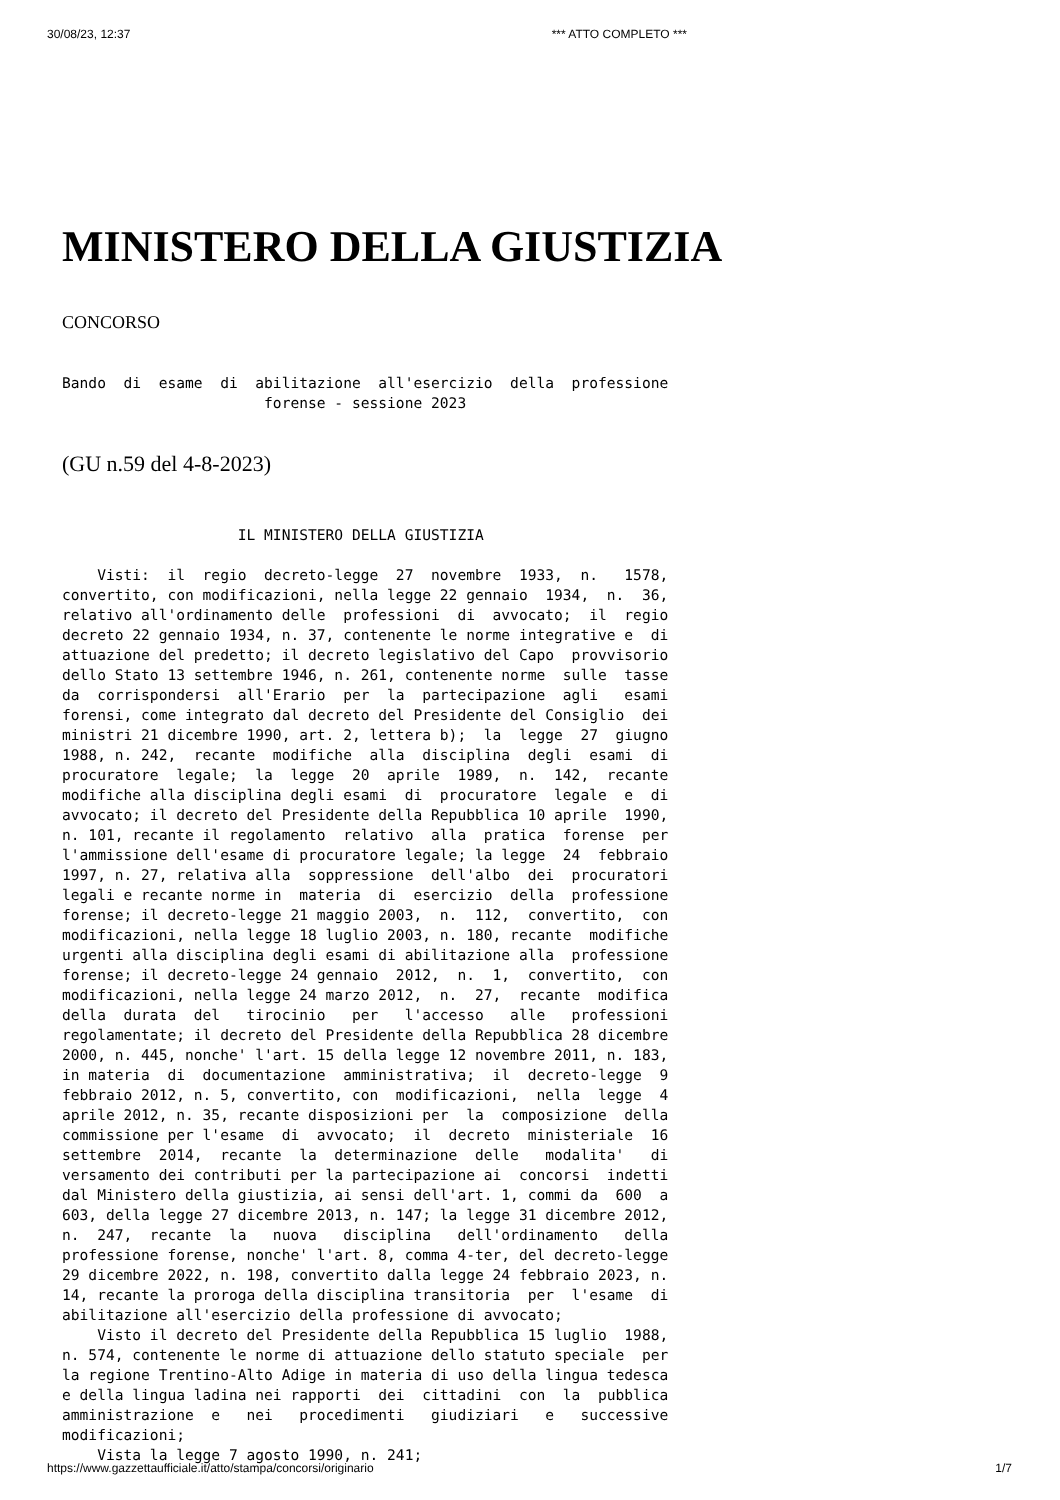30/08/23, 12:37 *** ATTO COMPLETO ***
MINISTERO DELLA GIUSTIZIA
CONCORSO
Bando  di  esame  di  abilitazione  all'esercizio  della  professione
                       forense - sessione 2023
(GU n.59 del 4-8-2023)
                    IL MINISTERO DELLA GIUSTIZIA

    Visti:  il  regio  decreto-legge  27  novembre  1933,  n.   1578,
convertito, con modificazioni, nella legge 22 gennaio  1934,  n.  36,
relativo all'ordinamento delle  professioni  di  avvocato;  il  regio
decreto 22 gennaio 1934, n. 37, contenente le norme integrative e  di
attuazione del predetto; il decreto legislativo del Capo  provvisorio
dello Stato 13 settembre 1946, n. 261, contenente norme  sulle  tasse
da  corrispondersi  all'Erario  per  la  partecipazione  agli   esami
forensi, come integrato dal decreto del Presidente del Consiglio  dei
ministri 21 dicembre 1990, art. 2, lettera b);  la  legge  27  giugno
1988, n. 242,  recante  modifiche  alla  disciplina  degli  esami  di
procuratore  legale;  la  legge  20  aprile  1989,  n.  142,  recante
modifiche alla disciplina degli esami  di  procuratore  legale  e  di
avvocato; il decreto del Presidente della Repubblica 10 aprile  1990,
n. 101, recante il regolamento  relativo  alla  pratica  forense  per
l'ammissione dell'esame di procuratore legale; la legge  24  febbraio
1997, n. 27, relativa alla  soppressione  dell'albo  dei  procuratori
legali e recante norme in  materia  di  esercizio  della  professione
forense; il decreto-legge 21 maggio 2003,  n.  112,  convertito,  con
modificazioni, nella legge 18 luglio 2003, n. 180, recante  modifiche
urgenti alla disciplina degli esami di abilitazione alla  professione
forense; il decreto-legge 24 gennaio  2012,  n.  1,  convertito,  con
modificazioni, nella legge 24 marzo 2012,  n.  27,  recante  modifica
della  durata  del   tirocinio   per   l'accesso   alle   professioni
regolamentate; il decreto del Presidente della Repubblica 28 dicembre
2000, n. 445, nonche' l'art. 15 della legge 12 novembre 2011, n. 183,
in materia  di  documentazione  amministrativa;  il  decreto-legge  9
febbraio 2012, n. 5, convertito, con  modificazioni,  nella  legge  4
aprile 2012, n. 35, recante disposizioni per  la  composizione  della
commissione per l'esame  di  avvocato;  il  decreto  ministeriale  16
settembre  2014,  recante  la  determinazione  delle   modalita'   di
versamento dei contributi per la partecipazione ai  concorsi  indetti
dal Ministero della giustizia, ai sensi dell'art. 1, commi da  600  a
603, della legge 27 dicembre 2013, n. 147; la legge 31 dicembre 2012,
n.  247,  recante  la   nuova   disciplina   dell'ordinamento   della
professione forense, nonche' l'art. 8, comma 4-ter, del decreto-legge
29 dicembre 2022, n. 198, convertito dalla legge 24 febbraio 2023, n.
14, recante la proroga della disciplina transitoria  per  l'esame  di
abilitazione all'esercizio della professione di avvocato;
    Visto il decreto del Presidente della Repubblica 15 luglio  1988,
n. 574, contenente le norme di attuazione dello statuto speciale  per
la regione Trentino-Alto Adige in materia di uso della lingua tedesca
e della lingua ladina nei rapporti  dei  cittadini  con  la  pubblica
amministrazione  e   nei   procedimenti   giudiziari   e   successive
modificazioni;
    Vista la legge 7 agosto 1990, n. 241;
https://www.gazzettaufficiale.it/atto/stampa/concorsi/originario 1/7